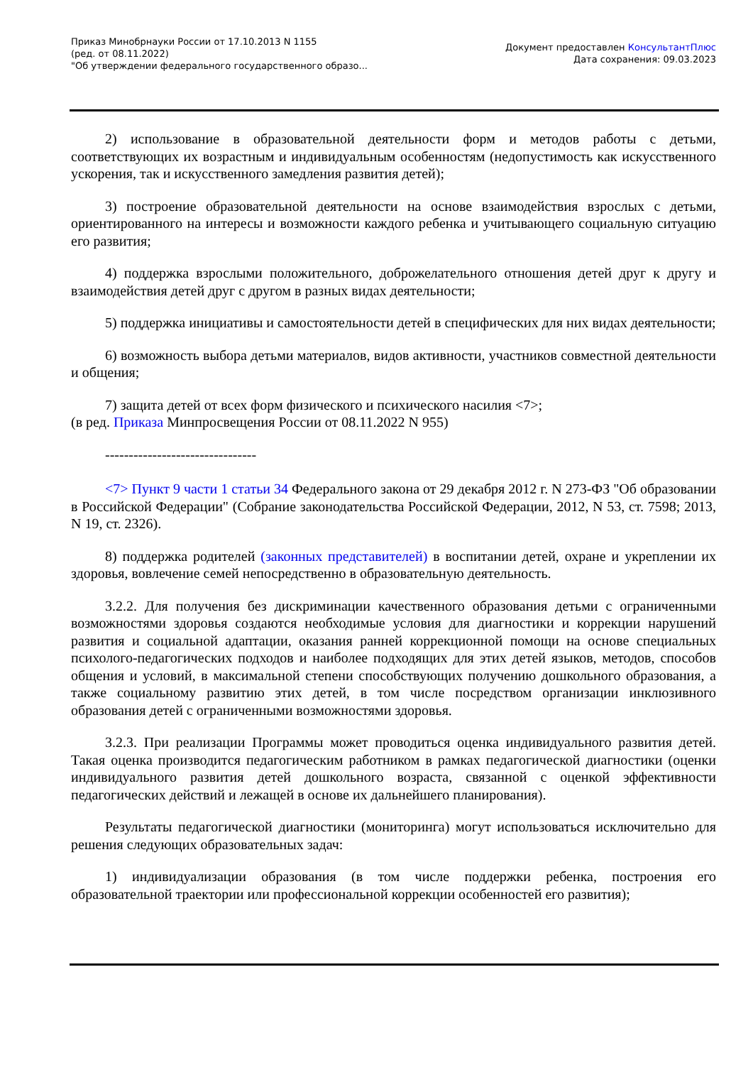Приказ Минобрнауки России от 17.10.2013 N 1155
(ред. от 08.11.2022)
"Об утверждении федерального государственного образо...
Документ предоставлен КонсультантПлюс
Дата сохранения: 09.03.2023
2) использование в образовательной деятельности форм и методов работы с детьми, соответствующих их возрастным и индивидуальным особенностям (недопустимость как искусственного ускорения, так и искусственного замедления развития детей);
3) построение образовательной деятельности на основе взаимодействия взрослых с детьми, ориентированного на интересы и возможности каждого ребенка и учитывающего социальную ситуацию его развития;
4) поддержка взрослыми положительного, доброжелательного отношения детей друг к другу и взаимодействия детей друг с другом в разных видах деятельности;
5) поддержка инициативы и самостоятельности детей в специфических для них видах деятельности;
6) возможность выбора детьми материалов, видов активности, участников совместной деятельности и общения;
7) защита детей от всех форм физического и психического насилия <7>;
(в ред. Приказа Минпросвещения России от 08.11.2022 N 955)
--------------------------------
<7> Пункт 9 части 1 статьи 34 Федерального закона от 29 декабря 2012 г. N 273-ФЗ "Об образовании в Российской Федерации" (Собрание законодательства Российской Федерации, 2012, N 53, ст. 7598; 2013, N 19, ст. 2326).
8) поддержка родителей (законных представителей) в воспитании детей, охране и укреплении их здоровья, вовлечение семей непосредственно в образовательную деятельность.
3.2.2. Для получения без дискриминации качественного образования детьми с ограниченными возможностями здоровья создаются необходимые условия для диагностики и коррекции нарушений развития и социальной адаптации, оказания ранней коррекционной помощи на основе специальных психолого-педагогических подходов и наиболее подходящих для этих детей языков, методов, способов общения и условий, в максимальной степени способствующих получению дошкольного образования, а также социальному развитию этих детей, в том числе посредством организации инклюзивного образования детей с ограниченными возможностями здоровья.
3.2.3. При реализации Программы может проводиться оценка индивидуального развития детей. Такая оценка производится педагогическим работником в рамках педагогической диагностики (оценки индивидуального развития детей дошкольного возраста, связанной с оценкой эффективности педагогических действий и лежащей в основе их дальнейшего планирования).
Результаты педагогической диагностики (мониторинга) могут использоваться исключительно для решения следующих образовательных задач:
1) индивидуализации образования (в том числе поддержки ребенка, построения его образовательной траектории или профессиональной коррекции особенностей его развития);